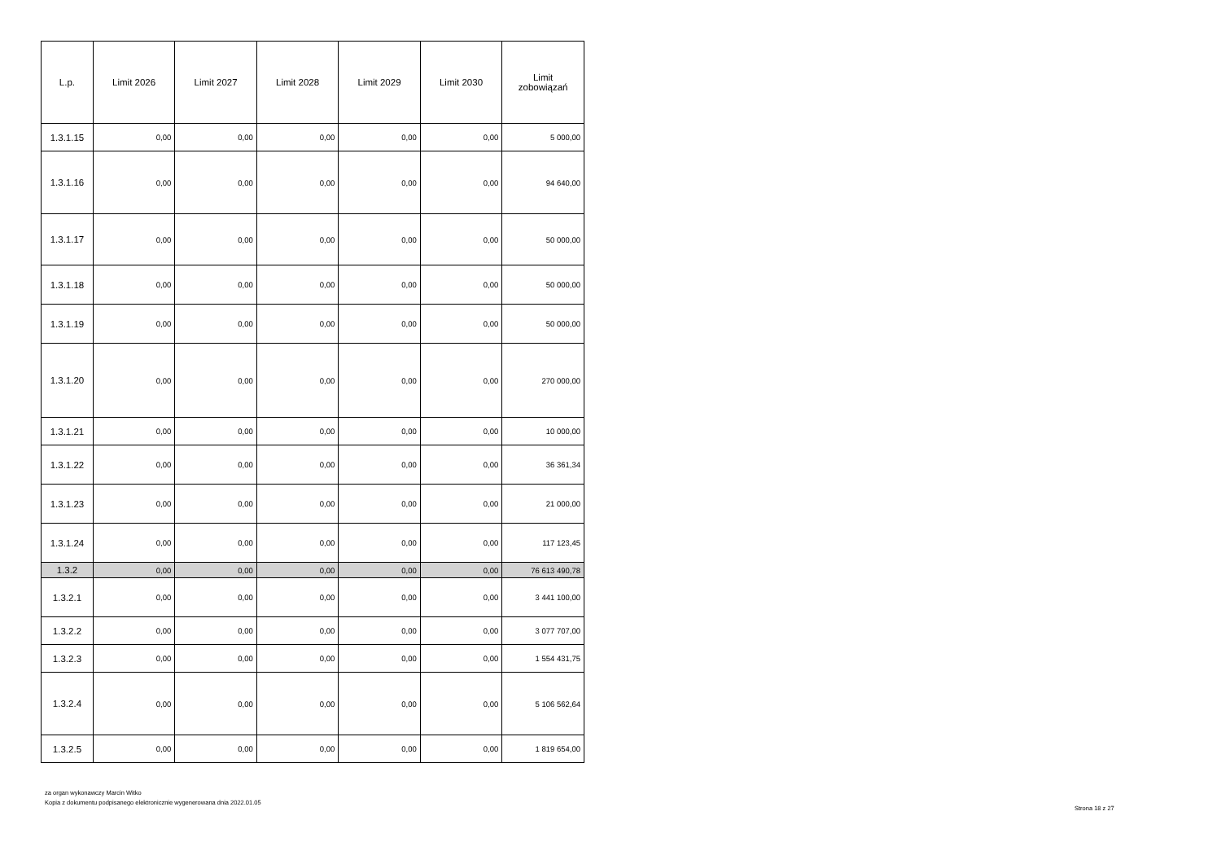| L.p. | Limit 2026 | Limit 2027 | Limit 2028 | Limit 2029 | Limit 2030 | Limit zobowiązań |
| --- | --- | --- | --- | --- | --- | --- |
| 1.3.1.15 | 0,00 | 0,00 | 0,00 | 0,00 | 0,00 | 5 000,00 |
| 1.3.1.16 | 0,00 | 0,00 | 0,00 | 0,00 | 0,00 | 94 640,00 |
| 1.3.1.17 | 0,00 | 0,00 | 0,00 | 0,00 | 0,00 | 50 000,00 |
| 1.3.1.18 | 0,00 | 0,00 | 0,00 | 0,00 | 0,00 | 50 000,00 |
| 1.3.1.19 | 0,00 | 0,00 | 0,00 | 0,00 | 0,00 | 50 000,00 |
| 1.3.1.20 | 0,00 | 0,00 | 0,00 | 0,00 | 0,00 | 270 000,00 |
| 1.3.1.21 | 0,00 | 0,00 | 0,00 | 0,00 | 0,00 | 10 000,00 |
| 1.3.1.22 | 0,00 | 0,00 | 0,00 | 0,00 | 0,00 | 36 361,34 |
| 1.3.1.23 | 0,00 | 0,00 | 0,00 | 0,00 | 0,00 | 21 000,00 |
| 1.3.1.24 | 0,00 | 0,00 | 0,00 | 0,00 | 0,00 | 117 123,45 |
| 1.3.2 | 0,00 | 0,00 | 0,00 | 0,00 | 0,00 | 76 613 490,78 |
| 1.3.2.1 | 0,00 | 0,00 | 0,00 | 0,00 | 0,00 | 3 441 100,00 |
| 1.3.2.2 | 0,00 | 0,00 | 0,00 | 0,00 | 0,00 | 3 077 707,00 |
| 1.3.2.3 | 0,00 | 0,00 | 0,00 | 0,00 | 0,00 | 1 554 431,75 |
| 1.3.2.4 | 0,00 | 0,00 | 0,00 | 0,00 | 0,00 | 5 106 562,64 |
| 1.3.2.5 | 0,00 | 0,00 | 0,00 | 0,00 | 0,00 | 1 819 654,00 |
za organ wykonawczy Marcin Witko
Kopia z dokumentu podpisanego elektronicznie wygenerowana dnia 2022.01.05
Strona 18 z 27